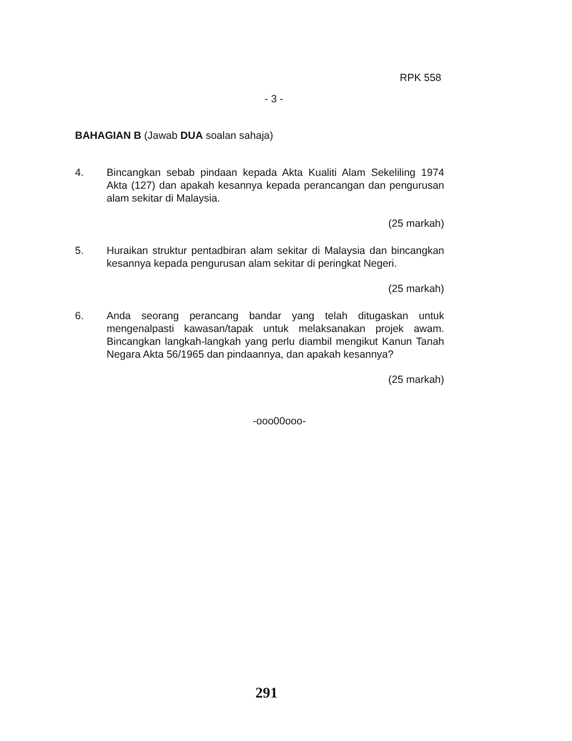RPK 558
- 3 -
BAHAGIAN B (Jawab DUA soalan sahaja)
4. Bincangkan sebab pindaan kepada Akta Kualiti Alam Sekeliling 1974 Akta (127) dan apakah kesannya kepada perancangan dan pengurusan alam sekitar di Malaysia.
(25 markah)
5. Huraikan struktur pentadbiran alam sekitar di Malaysia dan bincangkan kesannya kepada pengurusan alam sekitar di peringkat Negeri.
(25 markah)
6. Anda seorang perancang bandar yang telah ditugaskan untuk mengenalpasti kawasan/tapak untuk melaksanakan projek awam. Bincangkan langkah-langkah yang perlu diambil mengikut Kanun Tanah Negara Akta 56/1965 dan pindaannya, dan apakah kesannya?
(25 markah)
-ooo00ooo-
291